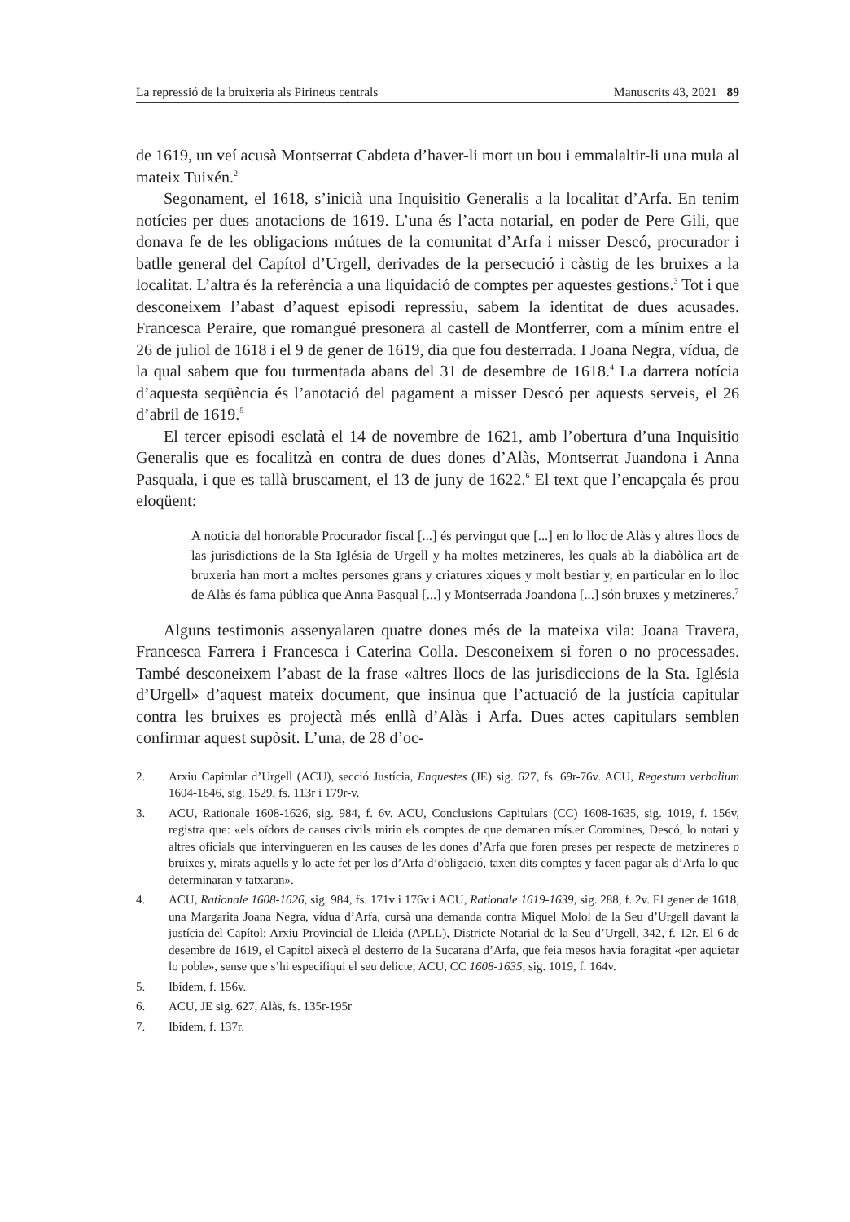La repressió de la bruixeria als Pirineus centrals Manuscrits 43, 2021 89
de 1619, un veí acusà Montserrat Cabdeta d’haver-li mort un bou i emmalaltir-li una mula al mateix Tuixén.<sup>2</sup>
Segonament, el 1618, s’inicià una Inquisitio Generalis a la localitat d’Arfa. En tenim notícies per dues anotacions de 1619. L’una és l’acta notarial, en poder de Pere Gili, que donava fe de les obligacions mútues de la comunitat d’Arfa i misser Descó, procurador i batlle general del Capítol d’Urgell, derivades de la persecució i càstig de les bruixes a la localitat. L’altra és la referència a una liquidació de comptes per aquestes gestions.<sup>3</sup> Tot i que desconeixem l’abast d’aquest episodi repressiu, sabem la identitat de dues acusades. Francesca Peraire, que romangué presonera al castell de Montferrer, com a mínim entre el 26 de juliol de 1618 i el 9 de gener de 1619, dia que fou desterrada. I Joana Negra, vídua, de la qual sabem que fou turmentada abans del 31 de desembre de 1618.<sup>4</sup> La darrera notícia d’aquesta seqüència és l’anotació del pagament a misser Descó per aquests serveis, el 26 d’abril de 1619.<sup>5</sup>
El tercer episodi esclatà el 14 de novembre de 1621, amb l’obertura d’una Inquisitio Generalis que es focalitzà en contra de dues dones d’Alàs, Montserrat Juandona i Anna Pasquala, i que es tallà bruscament, el 13 de juny de 1622.<sup>6</sup> El text que l’encapçala és prou eloqüent:
A noticia del honorable Procurador fiscal [...] és pervingut que [...] en lo lloc de Alàs y altres llocs de las jurisdictions de la Sta Iglésia de Urgell y ha moltes metzineres, les quals ab la diabòlica art de bruxeria han mort a moltes persones grans y criatures xiques y molt bestiar y, en particular en lo lloc de Alàs és fama pública que Anna Pasqual [...] y Montserrada Joandona [...] són bruxes y metzineres.<sup>7</sup>
Alguns testimonis assenyalaren quatre dones més de la mateixa vila: Joana Travera, Francesca Farrera i Francesca i Caterina Colla. Desconeixem si foren o no processades. També desconeixem l’abast de la frase «altres llocs de las jurisdiccions de la Sta. Iglésia d’Urgell» d’aquest mateix document, que insinua que l’actuació de la justícia capitular contra les bruixes es projectà més enllà d’Alàs i Arfa. Dues actes capitulars semblen confirmar aquest supòsit. L’una, de 28 d’oc-
2. Arxiu Capitular d’Urgell (ACU), secció Justícia, Enquestes (JE) sig. 627, fs. 69r-76v. ACU, Regestum verbalium 1604-1646, sig. 1529, fs. 113r i 179r-v.
3. ACU, Rationale 1608-1626, sig. 984, f. 6v. ACU, Conclusions Capitulars (CC) 1608-1635, sig. 1019, f. 156v, registra que: «els oïdors de causes civils mirin els comptes de que demanen mís.er Coromines, Descó, lo notari y altres oficials que intervingueren en les causes de les dones d’Arfa que foren preses per respecte de metzineres o bruixes y, mirats aquells y lo acte fet per los d’Arfa d’obligació, taxen dits comptes y facen pagar als d’Arfa lo que determinaran y tatxaran».
4. ACU, Rationale 1608-1626, sig. 984, fs. 171v i 176v i ACU, Rationale 1619-1639, sig. 288, f. 2v. El gener de 1618, una Margarita Joana Negra, vídua d’Arfa, cursà una demanda contra Miquel Molol de la Seu d’Urgell davant la justícia del Capítol; Arxiu Provincial de Lleida (APLL), Districte Notarial de la Seu d’Urgell, 342, f. 12r. El 6 de desembre de 1619, el Capítol aixecà el desterro de la Sucarana d’Arfa, que feia mesos havia foragitat «per aquietar lo poble», sense que s’hi especifiqui el seu delicte; ACU, CC 1608-1635, sig. 1019, f. 164v.
5. Ibídem, f. 156v.
6. ACU, JE sig. 627, Alàs, fs. 135r-195r
7. Ibídem, f. 137r.